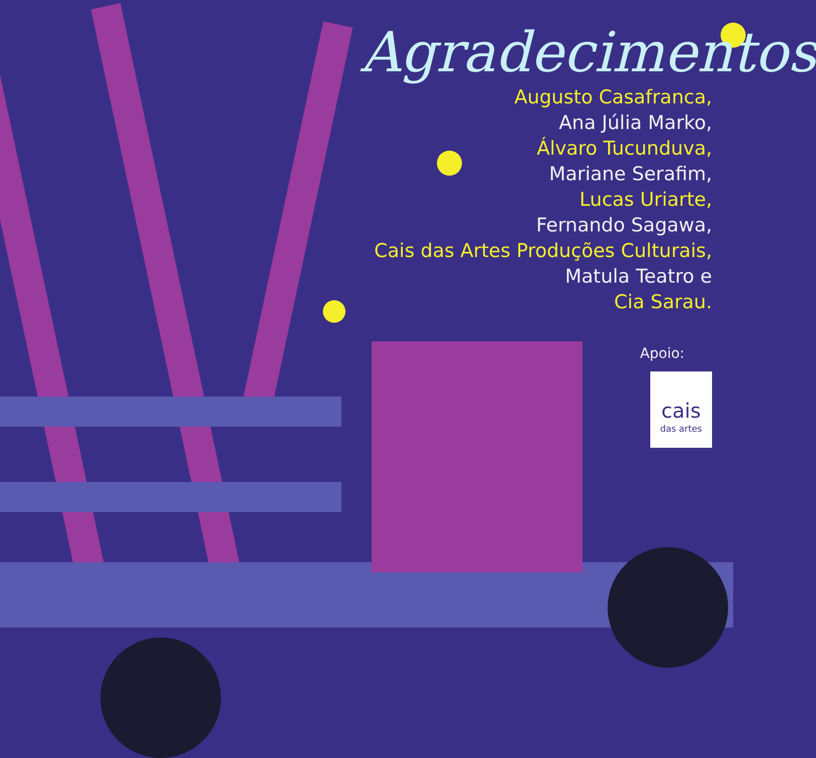Agradecimentos
Augusto Casafranca,
Ana Júlia Marko,
Álvaro Tucunduva,
Mariane Serafim,
Lucas Uriarte,
Fernando Sagawa,
Cais das Artes Produções Culturais,
Matula Teatro e
Cia Sarau.
Apoio:
cais das artes